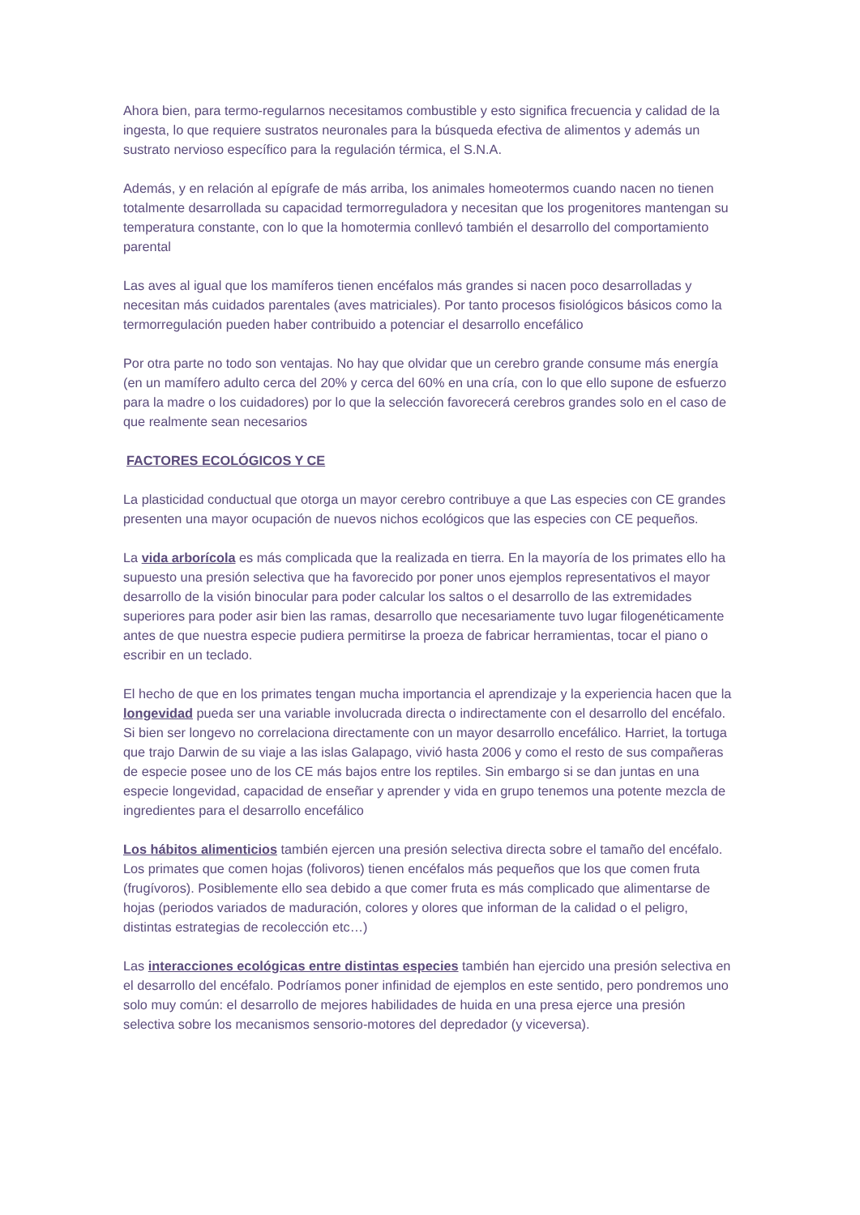Ahora bien, para termo-regularnos necesitamos combustible y esto significa frecuencia y calidad de la ingesta, lo que requiere sustratos neuronales para la búsqueda efectiva de alimentos y además un sustrato nervioso específico para la regulación térmica, el S.N.A.
Además, y en relación al epígrafe de más arriba, los animales homeotermos cuando nacen no tienen totalmente desarrollada su capacidad termorreguladora y necesitan que los progenitores mantengan su temperatura constante, con lo que la homotermia conllevó también el desarrollo del comportamiento parental
Las aves al igual que los mamíferos tienen encéfalos más grandes si nacen poco desarrolladas y necesitan más cuidados parentales (aves matriciales). Por tanto procesos fisiológicos básicos como la termorregulación pueden haber contribuido a potenciar el desarrollo encefálico
Por otra parte no todo son ventajas. No hay que olvidar que un cerebro grande consume más energía (en un mamífero adulto cerca del 20% y cerca del 60% en una cría, con lo que ello supone de esfuerzo para la madre o los cuidadores) por lo que la selección favorecerá cerebros grandes solo en el caso de que realmente sean necesarios
FACTORES ECOLÓGICOS Y CE
La plasticidad conductual que otorga un mayor cerebro contribuye a que Las especies con CE grandes presenten una mayor ocupación de nuevos nichos ecológicos que las especies con CE pequeños.
La vida arborícola es más complicada que la realizada en tierra. En la mayoría de los primates ello ha supuesto una presión selectiva que ha favorecido por poner unos ejemplos representativos el mayor desarrollo de la visión binocular para poder calcular los saltos o el desarrollo de las extremidades superiores para poder asir bien las ramas, desarrollo que necesariamente tuvo lugar filogenéticamente antes de que nuestra especie pudiera permitirse la proeza de fabricar herramientas, tocar el piano o escribir en un teclado.
El hecho de que en los primates tengan mucha importancia el aprendizaje y la experiencia hacen que la longevidad pueda ser una variable involucrada directa o indirectamente con el desarrollo del encéfalo. Si bien ser longevo no correlaciona directamente con un mayor desarrollo encefálico. Harriet, la tortuga que trajo Darwin de su viaje a las islas Galapago, vivió hasta 2006 y como el resto de sus compañeras de especie posee uno de los CE más bajos entre los reptiles. Sin embargo si se dan juntas en una especie longevidad, capacidad de enseñar y aprender y vida en grupo tenemos una potente mezcla de ingredientes para el desarrollo encefálico
Los hábitos alimenticios también ejercen una presión selectiva directa sobre el tamaño del encéfalo. Los primates que comen hojas (folivoros) tienen encéfalos más pequeños que los que comen fruta (frugívoros). Posiblemente ello sea debido a que comer fruta es más complicado que alimentarse de hojas (periodos variados de maduración, colores y olores que informan de la calidad o el peligro, distintas estrategias de recolección etc…)
Las interacciones ecológicas entre distintas especies también han ejercido una presión selectiva en el desarrollo del encéfalo. Podríamos poner infinidad de ejemplos en este sentido, pero pondremos uno solo muy común: el desarrollo de mejores habilidades de huida en una presa ejerce una presión selectiva sobre los mecanismos sensorio-motores del depredador (y viceversa).